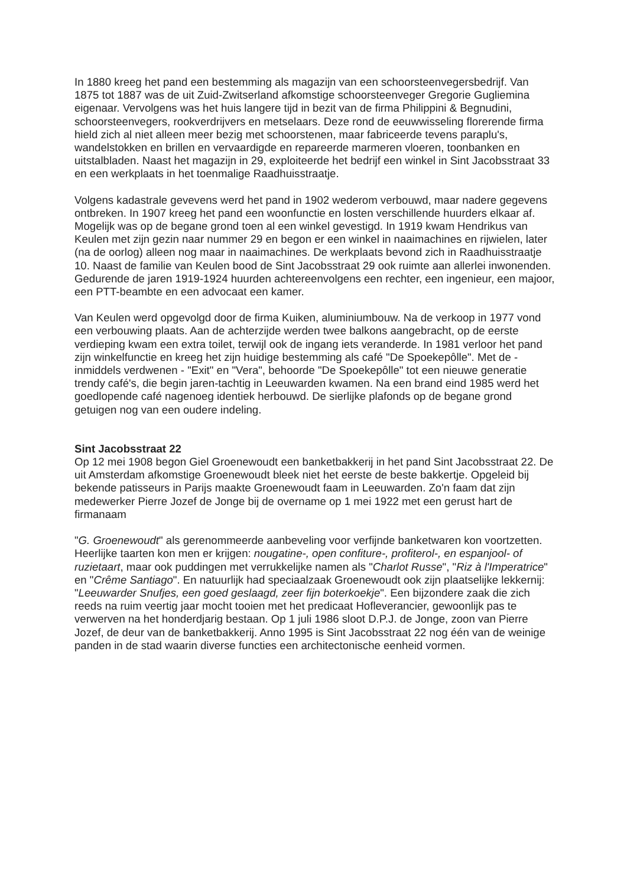In 1880 kreeg het pand een bestemming als magazijn van een schoorsteenvegersbedrijf. Van 1875 tot 1887 was de uit Zuid-Zwitserland afkomstige schoorsteenveger Gregorie Gugliemina eigenaar. Vervolgens was het huis langere tijd in bezit van de firma Philippini & Begnudini, schoorsteenvegers, rookverdrijvers en metselaars. Deze rond de eeuwwisseling florerende firma hield zich al niet alleen meer bezig met schoorstenen, maar fabriceerde tevens paraplu's, wandelstokken en brillen en vervaardigde en repareerde marmeren vloeren, toonbanken en uitstalbladen. Naast het magazijn in 29, exploiteerde het bedrijf een winkel in Sint Jacobsstraat 33 en een werkplaats in het toenmalige Raadhuisstraatje.
Volgens kadastrale gevevens werd het pand in 1902 wederom verbouwd, maar nadere gegevens ontbreken. In 1907 kreeg het pand een woonfunctie en losten verschillende huurders elkaar af. Mogelijk was op de begane grond toen al een winkel gevestigd. In 1919 kwam Hendrikus van Keulen met zijn gezin naar nummer 29 en begon er een winkel in naaimachines en rijwielen, later (na de oorlog) alleen nog maar in naaimachines. De werkplaats bevond zich in Raadhuisstraatje 10. Naast de familie van Keulen bood de Sint Jacobsstraat 29 ook ruimte aan allerlei inwonenden. Gedurende de jaren 1919-1924 huurden achtereenvolgens een rechter, een ingenieur, een majoor, een PTT-beambte en een advocaat een kamer.
Van Keulen werd opgevolgd door de firma Kuiken, aluminiumbouw. Na de verkoop in 1977 vond een verbouwing plaats. Aan de achterzijde werden twee balkons aangebracht, op de eerste verdieping kwam een extra toilet, terwijl ook de ingang iets veranderde. In 1981 verloor het pand zijn winkelfunctie en kreeg het zijn huidige bestemming als café "De Spoekepôlle". Met de - inmiddels verdwenen - "Exit" en "Vera", behoorde "De Spoekepôlle" tot een nieuwe generatie trendy café's, die begin jaren-tachtig in Leeuwarden kwamen. Na een brand eind 1985 werd het goedlopende café nagenoeg identiek herbouwd. De sierlijke plafonds op de begane grond getuigen nog van een oudere indeling.
Sint Jacobsstraat 22
Op 12 mei 1908 begon Giel Groenewoudt een banketbakkerij in het pand Sint Jacobsstraat 22. De uit Amsterdam afkomstige Groenewoudt bleek niet het eerste de beste bakkertje. Opgeleid bij bekende patisseurs in Parijs maakte Groenewoudt faam in Leeuwarden. Zo'n faam dat zijn medewerker Pierre Jozef de Jonge bij de overname op 1 mei 1922 met een gerust hart de firmanaam
"G. Groenewoudt" als gerenommeerde aanbeveling voor verfijnde banketwaren kon voortzetten. Heerlijke taarten kon men er krijgen: nougatine-, open confiture-, profiterol-, en espanjool- of ruzietaart, maar ook puddingen met verrukkelijke namen als "Charlot Russe", "Riz à l'Imperatrice" en "Crême Santiago". En natuurlijk had speciaalzaak Groenewoudt ook zijn plaatselijke lekkernij: "Leeuwarder Snufjes, een goed geslaagd, zeer fijn boterkoekje". Een bijzondere zaak die zich reeds na ruim veertig jaar mocht tooien met het predicaat Hofleverancier, gewoonlijk pas te verwerven na het honderdjarig bestaan. Op 1 juli 1986 sloot D.P.J. de Jonge, zoon van Pierre Jozef, de deur van de banketbakkerij. Anno 1995 is Sint Jacobsstraat 22 nog één van de weinige panden in de stad waarin diverse functies een architectonische eenheid vormen.